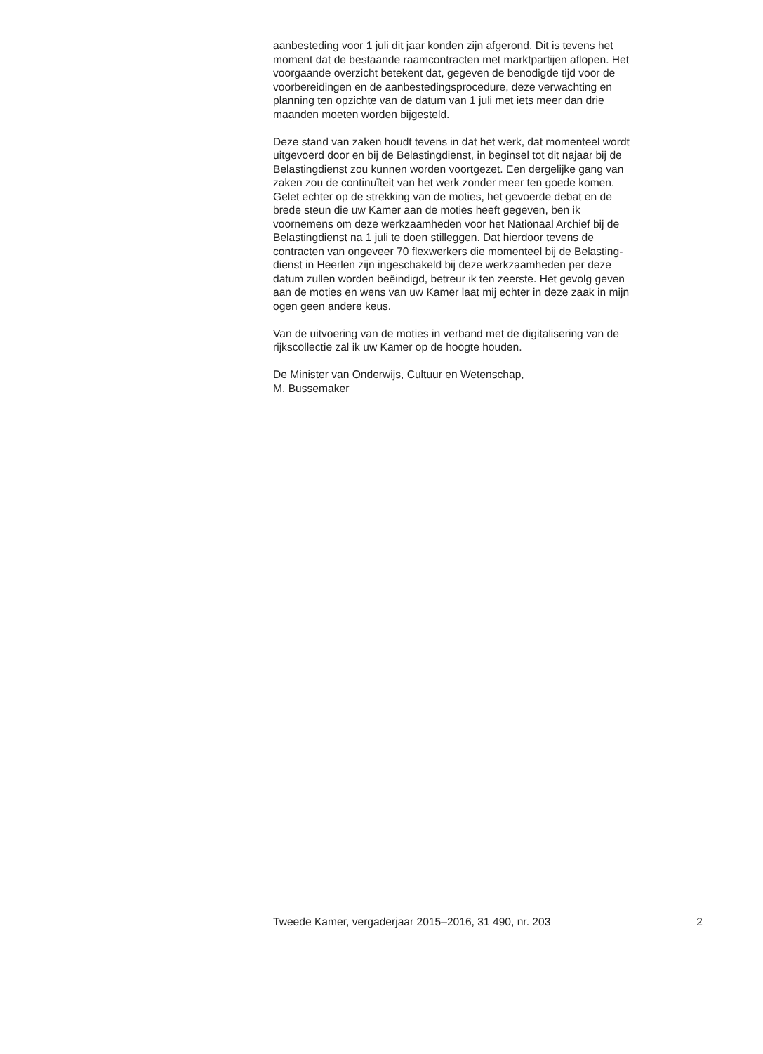aanbesteding voor 1 juli dit jaar konden zijn afgerond. Dit is tevens het
moment dat de bestaande raamcontracten met marktpartijen aflopen. Het
voorgaande overzicht betekent dat, gegeven de benodigde tijd voor de
voorbereidingen en de aanbestedingsprocedure, deze verwachting en
planning ten opzichte van de datum van 1 juli met iets meer dan drie
maanden moeten worden bijgesteld.
Deze stand van zaken houdt tevens in dat het werk, dat momenteel wordt
uitgevoerd door en bij de Belastingdienst, in beginsel tot dit najaar bij de
Belastingdienst zou kunnen worden voortgezet. Een dergelijke gang van
zaken zou de continuïteit van het werk zonder meer ten goede komen.
Gelet echter op de strekking van de moties, het gevoerde debat en de
brede steun die uw Kamer aan de moties heeft gegeven, ben ik
voornemens om deze werkzaamheden voor het Nationaal Archief bij de
Belastingdienst na 1 juli te doen stilleggen. Dat hierdoor tevens de
contracten van ongeveer 70 flexwerkers die momenteel bij de Belasting-
dienst in Heerlen zijn ingeschakeld bij deze werkzaamheden per deze
datum zullen worden beëindigd, betreur ik ten zeerste. Het gevolg geven
aan de moties en wens van uw Kamer laat mij echter in deze zaak in mijn
ogen geen andere keus.
Van de uitvoering van de moties in verband met de digitalisering van de
rijkscollectie zal ik uw Kamer op de hoogte houden.
De Minister van Onderwijs, Cultuur en Wetenschap,
M. Bussemaker
Tweede Kamer, vergaderjaar 2015–2016, 31 490, nr. 203 2